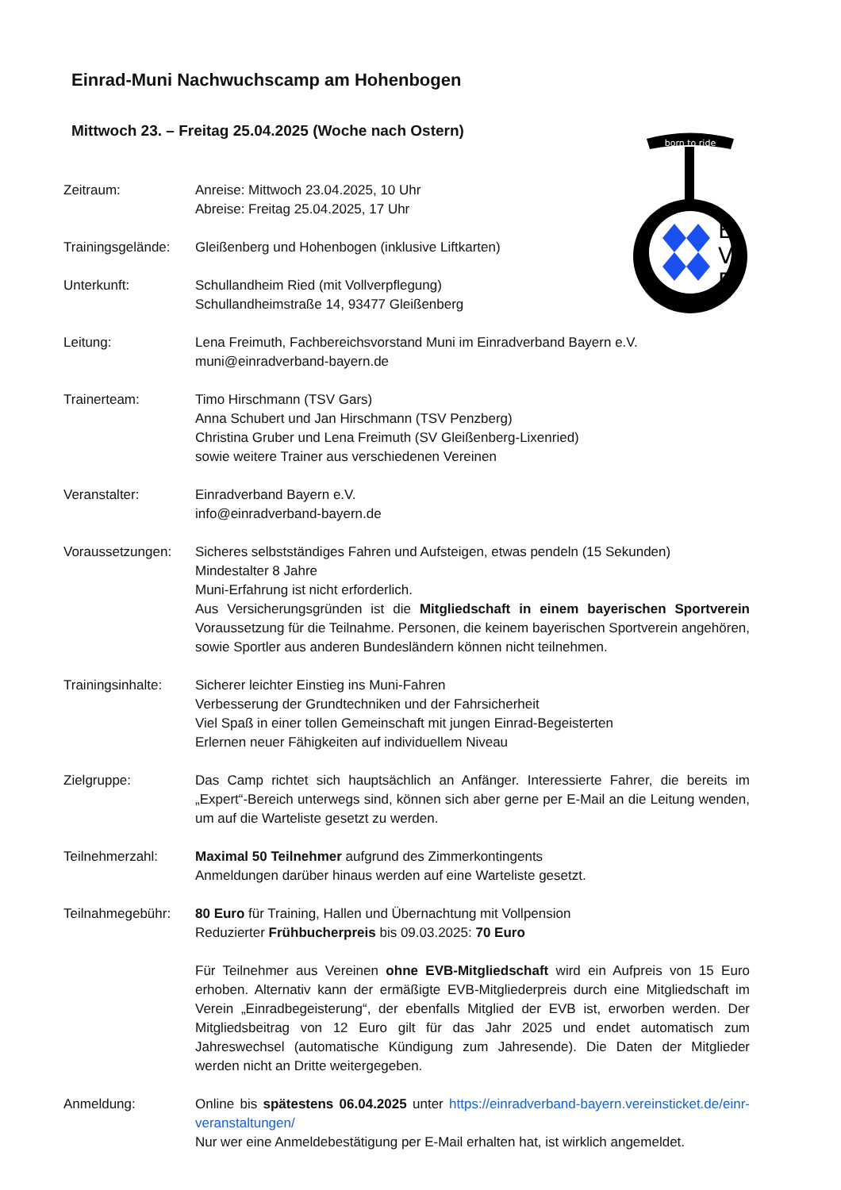born to ride
E
V
B
Einrad-Muni Nachwuchscamp am Hohenbogen
Mittwoch 23. – Freitag 25.04.2025 (Woche nach Ostern)
Zeitraum: Anreise: Mittwoch 23.04.2025, 10 Uhr
Abreise: Freitag 25.04.2025, 17 Uhr
Trainingsgelände:
Gleißenberg und Hohenbogen (inklusive Liftkarten)
Unterkunft: Schullandheim Ried (mit Vollverpflegung)
Schullandheimstraße 14, 93477 Gleißenberg
Leitung: Lena Freimuth, Fachbereichsvorstand Muni im Einradverband Bayern e.V.
muni@einradverband-bayern.de
Trainerteam: Timo Hirschmann (TSV Gars)
Anna Schubert und Jan Hirschmann (TSV Penzberg)
Christina Gruber und Lena Freimuth (SV Gleißenberg-Lixenried)
sowie weitere Trainer aus verschiedenen Vereinen
Veranstalter: Einradverband Bayern e.V.
info@einradverband-bayern.de
Voraussetzungen: Sicheres selbstständiges Fahren und Aufsteigen, etwas pendeln (15 Sekunden)
Mindestalter 8 Jahre
Muni-Erfahrung ist nicht erforderlich.
Aus Versicherungsgründen ist die Mitgliedschaft in einem bayerischen Sportverein Voraussetzung für die Teilnahme. Personen, die keinem bayerischen Sportverein angehören, sowie Sportler aus anderen Bundesländern können nicht teilnehmen.
Trainingsinhalte:
Sicherer leichter Einstieg ins Muni-Fahren
Verbesserung der Grundtechniken und der Fahrsicherheit
Viel Spaß in einer tollen Gemeinschaft mit jungen Einrad-Begeisterten
Erlernen neuer Fähigkeiten auf individuellem Niveau
Zielgruppe: Das Camp richtet sich hauptsächlich an Anfänger. Interessierte Fahrer, die bereits im „Expert“-Bereich unterwegs sind, können sich aber gerne per E-Mail an die Leitung wenden, um auf die Warteliste gesetzt zu werden.
Teilnehmerzahl: Maximal 50 Teilnehmer aufgrund des Zimmerkontingents
Anmeldungen darüber hinaus werden auf eine Warteliste gesetzt.
Teilnahmegebühr: 80 Euro für Training, Hallen und Übernachtung mit Vollpension
Reduzierter Frühbucherpreis bis 09.03.2025: 70 Euro
Für Teilnehmer aus Vereinen ohne EVB-Mitgliedschaft wird ein Aufpreis von 15 Euro erhoben. Alternativ kann der ermäßigte EVB-Mitgliederpreis durch eine Mitgliedschaft im Verein „Einradbegeisterung“, der ebenfalls Mitglied der EVB ist, erworben werden. Der Mitgliedsbeitrag von 12 Euro gilt für das Jahr 2025 und endet automatisch zum Jahreswechsel (automatische Kündigung zum Jahresende). Die Daten der Mitglieder werden nicht an Dritte weitergegeben.
Anmeldung: Online bis spätestens 06.04.2025 unter https://einradverband-bayern.vereinsticket.de/einr-veranstaltungen/
Nur wer eine Anmeldebestätigung per E-Mail erhalten hat, ist wirklich angemeldet.